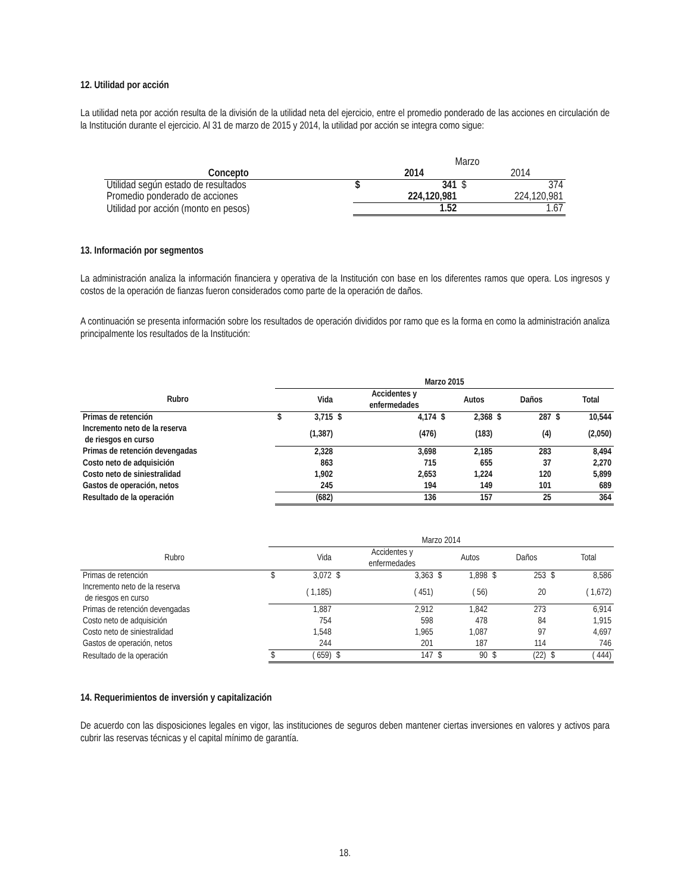12. Utilidad por acción
La utilidad neta por acción resulta de la división de la utilidad neta del ejercicio, entre el promedio ponderado de las acciones en circulación de la Institución durante el ejercicio. Al 31 de marzo de 2015 y 2014, la utilidad por acción se integra como sigue:
| | | Marzo | | |
| Concepto | | 2014 | | 2014 |
| Utilidad según estado de resultados | $ | 341 | $ | 374 |
| Promedio ponderado de acciones | | 224,120,981 | | 224,120,981 |
| Utilidad por acción (monto en pesos) | | 1.52 | | 1.67 |
13. Información por segmentos
La administración analiza la información financiera y operativa de la Institución con base en los diferentes ramos que opera. Los ingresos y costos de la operación de fianzas fueron considerados como parte de la operación de daños.
A continuación se presenta información sobre los resultados de operación divididos por ramo que es la forma en como la administración analiza principalmente los resultados de la Institución:
| | Marzo 2015 | | | | | | | | | |
| Rubro | | Vida | | Accidentes y enfermedades | | Autos | | Daños | | Total |
| Primas de retención | $ | 3,715 | $ | 4,174 | $ | 2,368 | $ | 287 | $ | 10,544 |
| Incremento neto de la reserva de riesgos en curso | | (1,387) | | (476) | | (183) | | (4) | | (2,050) |
| Primas de retención devengadas | | 2,328 | | 3,698 | | 2,185 | | 283 | | 8,494 |
| Costo neto de adquisición | | 863 | | 715 | | 655 | | 37 | | 2,270 |
| Costo neto de siniestralidad | | 1,902 | | 2,653 | | 1,224 | | 120 | | 5,899 |
| Gastos de operación, netos | | 245 | | 194 | | 149 | | 101 | | 689 |
| Resultado de la operación | | (682) | | 136 | | 157 | | 25 | | 364 |
| | Marzo 2014 | | | | | | | | | |
| Rubro | | Vida | | Accidentes y enfermedades | | Autos | | Daños | | Total |
| Primas de retención | $ | 3,072 | $ | 3,363 | $ | 1,898 | $ | 253 | $ | 8,586 |
| Incremento neto de la reserva de riesgos en curso | | ( 1,185) | | ( 451) | | ( 56) | | 20 | | ( 1,672) |
| Primas de retención devengadas | | 1,887 | | 2,912 | | 1,842 | | 273 | | 6,914 |
| Costo neto de adquisición | | 754 | | 598 | | 478 | | 84 | | 1,915 |
| Costo neto de siniestralidad | | 1,548 | | 1,965 | | 1,087 | | 97 | | 4,697 |
| Gastos de operación, netos | | 244 | | 201 | | 187 | | 114 | | 746 |
| Resultado de la operación | $ | ( 659) | $ | 147 | $ | 90 | $ | (22) | $ | ( 444) |
14. Requerimientos de inversión y capitalización
De acuerdo con las disposiciones legales en vigor, las instituciones de seguros deben mantener ciertas inversiones en valores y activos para cubrir las reservas técnicas y el capital mínimo de garantía.
18.